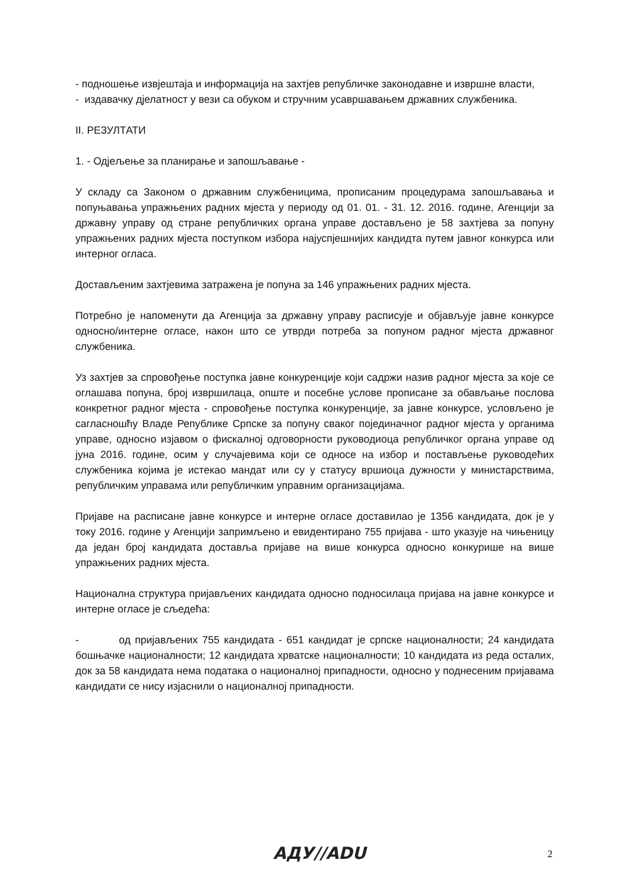- подношење извјештаја и информација на захтјев републичке законодавне и извршне власти,
- издавачку дјелатност у вези са обуком и стручним усавршавањем државних службеника.
II. РЕЗУЛТАТИ
1. - Одјељење за планирање и запошљавање -
У складу са Законом о државним службеницима, прописаним процедурама запошљавања и попуњавања упражњених радних мјеста у периоду од 01. 01. - 31. 12. 2016. године, Агенцији за државну управу од стране републичких органа управе достављено је 58 захтјева за попуну упражњених радних мјеста поступком избора најуспјешнијих кандидта путем јавног конкурса или интерног огласа.
Достављеним захтјевима затражена је попуна за 146 упражњених радних мјеста.
Потребно је напоменути да Агенција за државну управу расписује и објављује јавне конкурсе односно/интерне огласе, након што се утврди потреба за попуном радног мјеста државног службеника.
Уз захтјев за спровођење поступка јавне конкуренције који садржи назив радног мјеста за које се оглашава попуна, број извршилаца, опште и посебне услове прописане за обављање послова конкретног радног мјеста - спровођење поступка конкуренције, за јавне конкурсе, условљено је сагласношћу Владе Републике Српске за попуну сваког појединачног радног мјеста у органима управе, односно изјавом о фискалној одговорности руководиоца републичког органа управе од јуна 2016. године, осим у случајевима који се односе на избор и постављење руководећих службеника којима је истекао мандат или су у статусу вршиоца дужности у министарствима, републичким управама или републичким управним организацијама.
Пријаве на расписане јавне конкурсе и интерне огласе доставилао је 1356 кандидата, док је у току 2016. године у Агенцији запримљено и евидентирано 755 пријава - што указује на чињеницу да један број кандидата доставља пријаве на више конкурса односно конкурише на више упражњених радних мјеста.
Национална структура пријављених кандидата односно подносилаца пријава на јавне конкурсе и интерне огласе је сљедећа:
- од пријављених 755 кандидата - 651 кандидат је српске националности; 24 кандидата бошњачке националности; 12 кандидата хрватске националности; 10 кандидата из реда осталих, док за 58 кандидата нема података о националној припадности, односно у поднесеним пријавама кандидати се нису изјаснили о националној припадности.
АДУ//ADU 2